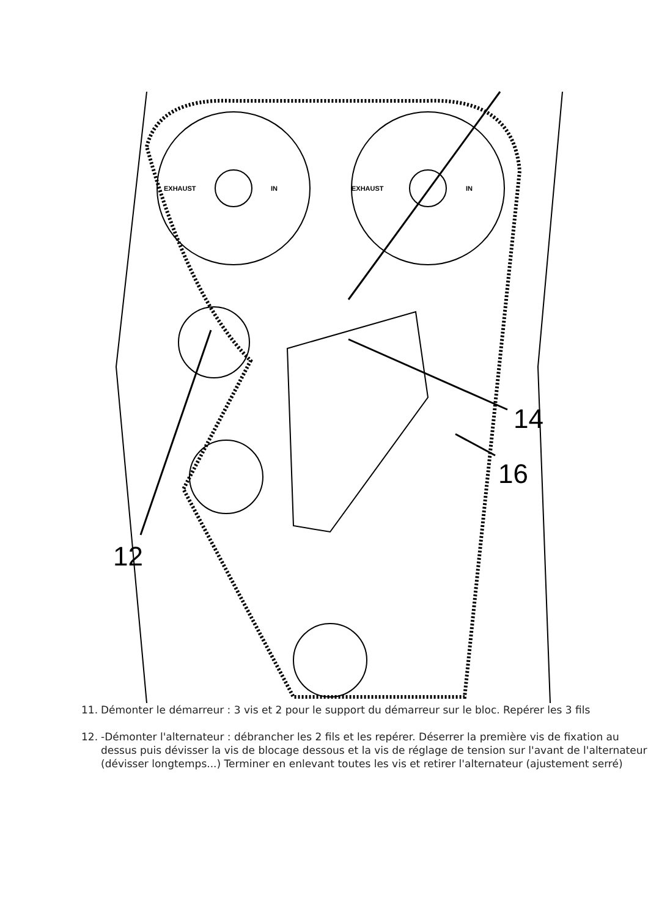EXHAUST
IN
EXHAUST
IN
14
16
12
11. Démonter le démarreur : 3 vis et 2 pour le support du démarreur sur le bloc. Repérer les 3 fils
12. -Démonter l'alternateur : débrancher les 2 fils et les repérer. Déserrer la première vis de fixation au dessus puis dévisser la vis de blocage dessous et la vis de réglage de tension sur l'avant de l'alternateur (dévisser longtemps...) Terminer en enlevant toutes les vis et retirer l'alternateur (ajustement serré)